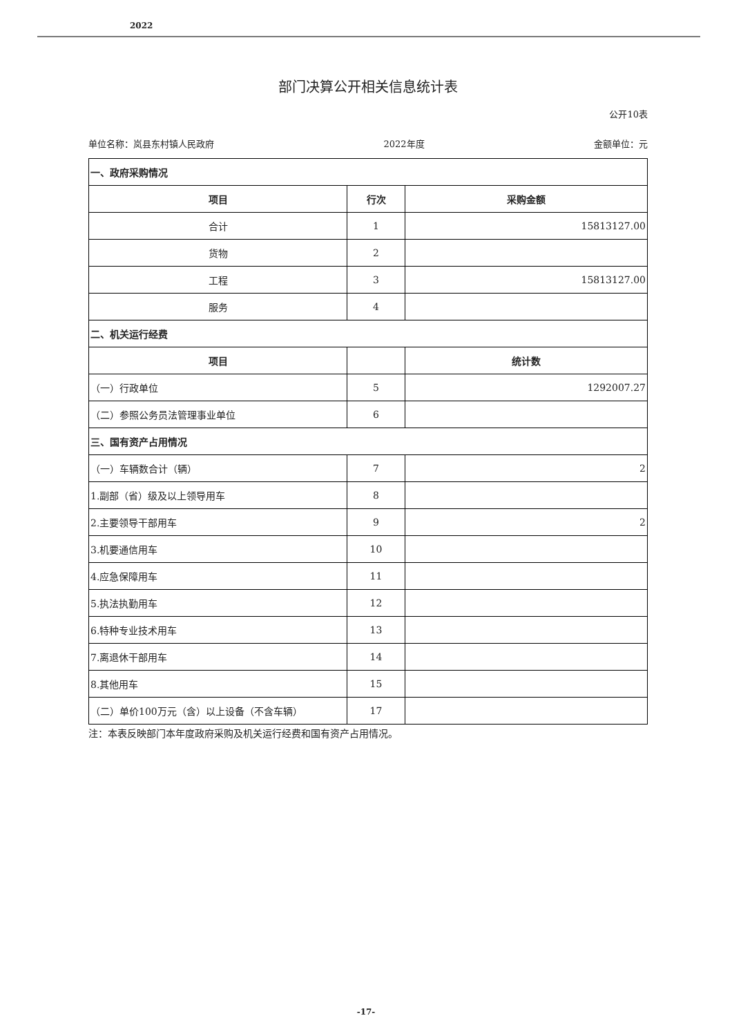2022
部门决算公开相关信息统计表
公开10表
单位名称：岚县东村镇人民政府 2022年度 金额单位：元
| 一、政府采购情况 | | |
| 项目 | 行次 | 采购金额 |
| 合计 | 1 | 15813127.00 |
| 货物 | 2 | |
| 工程 | 3 | 15813127.00 |
| 服务 | 4 | |
| 二、机关运行经费 | | |
| 项目 | | 统计数 |
| （一）行政单位 | 5 | 1292007.27 |
| （二）参照公务员法管理事业单位 | 6 | |
| 三、国有资产占用情况 | | |
| （一）车辆数合计（辆） | 7 | 2 |
| 1.副部（省）级及以上领导用车 | 8 | |
| 2.主要领导干部用车 | 9 | 2 |
| 3.机要通信用车 | 10 | |
| 4.应急保障用车 | 11 | |
| 5.执法执勤用车 | 12 | |
| 6.特种专业技术用车 | 13 | |
| 7.离退休干部用车 | 14 | |
| 8.其他用车 | 15 | |
| （二）单价100万元（含）以上设备（不含车辆） | 17 | |
注：本表反映部门本年度政府采购及机关运行经费和国有资产占用情况。
-17-